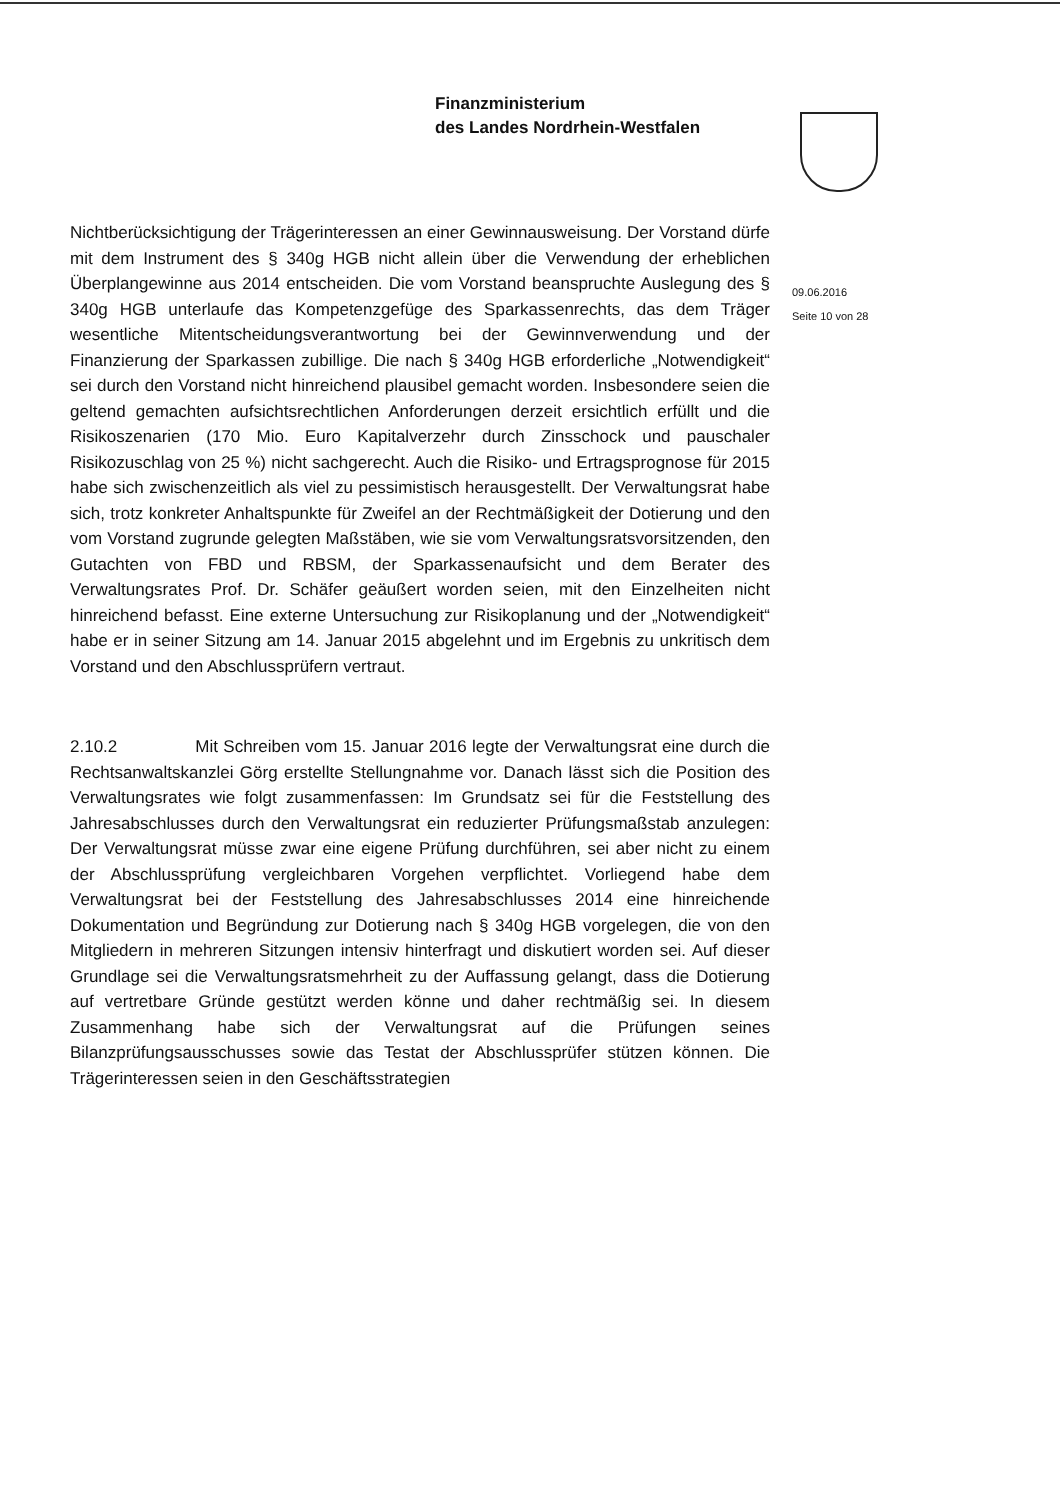Finanzministerium
des Landes Nordrhein-Westfalen
Nichtberücksichtigung der Trägerinteressen an einer Gewinnausweisung. Der Vorstand dürfe mit dem Instrument des § 340g HGB nicht allein über die Verwendung der erheblichen Überplangewinne aus 2014 entscheiden. Die vom Vorstand beanspruchte Auslegung des § 340g HGB unterlaufe das Kompetenzgefüge des Sparkassenrechts, das dem Träger wesentliche Mitentscheidungsverantwortung bei der Gewinnverwendung und der Finanzierung der Sparkassen zubillige. Die nach § 340g HGB erforderliche „Notwendigkeit“ sei durch den Vorstand nicht hinreichend plausibel gemacht worden. Insbesondere seien die geltend gemachten aufsichtsrechtlichen Anforderungen derzeit ersichtlich erfüllt und die Risikoszenarien (170 Mio. Euro Kapitalverzehr durch Zinsschock und pauschaler Risikozuschlag von 25 %) nicht sachgerecht. Auch die Risiko- und Ertragsprognose für 2015 habe sich zwischenzeitlich als viel zu pessimistisch herausgestellt. Der Verwaltungsrat habe sich, trotz konkreter Anhaltspunkte für Zweifel an der Rechtmäßigkeit der Dotierung und den vom Vorstand zugrunde gelegten Maßstäben, wie sie vom Verwaltungsratsvorsitzenden, den Gutachten von FBD und RBSM, der Sparkassenaufsicht und dem Berater des Verwaltungsrates Prof. Dr. Schäfer geäußert worden seien, mit den Einzelheiten nicht hinreichend befasst. Eine externe Untersuchung zur Risikoplanung und der „Notwendigkeit“ habe er in seiner Sitzung am 14. Januar 2015 abgelehnt und im Ergebnis zu unkritisch dem Vorstand und den Abschlussprüfern vertraut.
2.10.2 Mit Schreiben vom 15. Januar 2016 legte der Verwaltungsrat eine durch die Rechtsanwaltskanzlei Görg erstellte Stellungnahme vor. Danach lässt sich die Position des Verwaltungsrates wie folgt zusammenfassen: Im Grundsatz sei für die Feststellung des Jahresabschlusses durch den Verwaltungsrat ein reduzierter Prüfungsmaßstab anzulegen: Der Verwaltungsrat müsse zwar eine eigene Prüfung durchführen, sei aber nicht zu einem der Abschlussprüfung vergleichbaren Vorgehen verpflichtet. Vorliegend habe dem Verwaltungsrat bei der Feststellung des Jahresabschlusses 2014 eine hinreichende Dokumentation und Begründung zur Dotierung nach § 340g HGB vorgelegen, die von den Mitgliedern in mehreren Sitzungen intensiv hinterfragt und diskutiert worden sei. Auf dieser Grundlage sei die Verwaltungsratsmehrheit zu der Auffassung gelangt, dass die Dotierung auf vertretbare Gründe gestützt werden könne und daher rechtmäßig sei. In diesem Zusammenhang habe sich der Verwaltungsrat auf die Prüfungen seines Bilanzprüfungsausschusses sowie das Testat der Abschlussprüfer stützen können. Die Trägerinteressen seien in den Geschäftsstrategien
09.06.2016
Seite 10 von 28